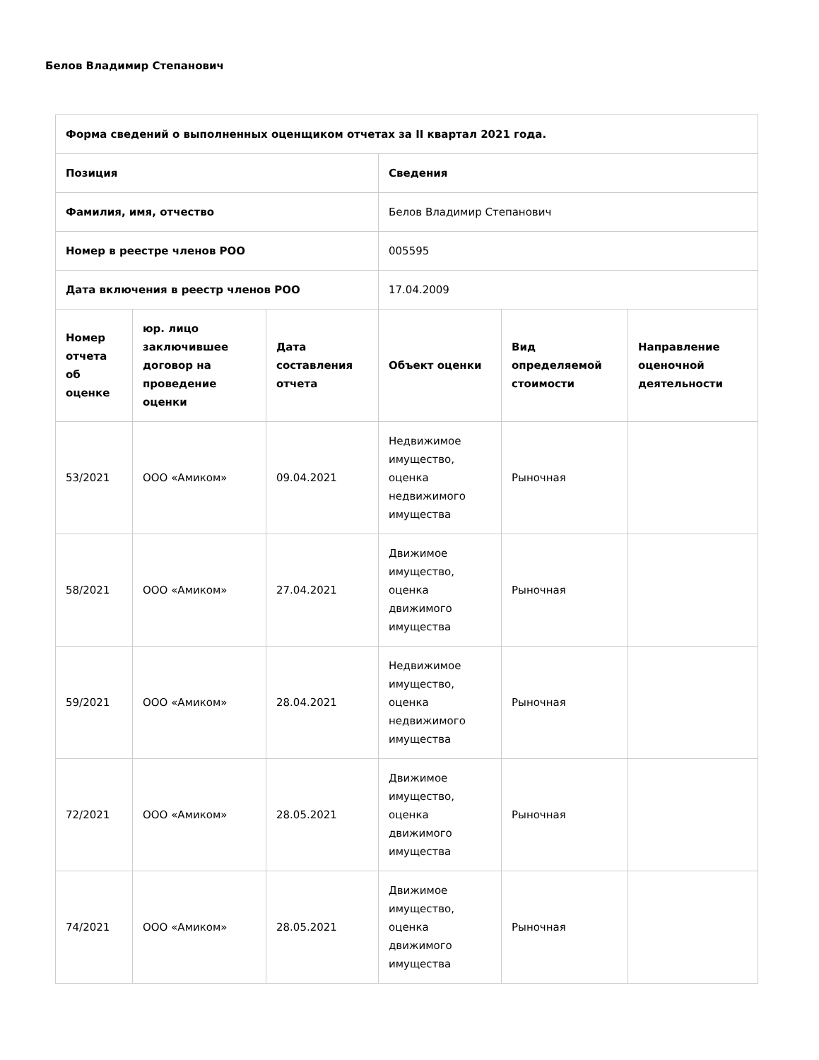Белов Владимир Степанович
| Форма сведений о выполненных оценщиком отчетах за II квартал 2021 года. | | | | | |
| --- | --- | --- | --- | --- | --- |
| Позиция | | | Сведения | | |
| Фамилия, имя, отчество | | | Белов Владимир Степанович | | |
| Номер в реестре членов РОО | | | 005595 | | |
| Дата включения в реестр членов РОО | | | 17.04.2009 | | |
| Номер отчета об оценке | юр. лицо заключившее договор на проведение оценки | Дата составления отчета | Объект оценки | Вид определяемой стоимости | Направление оценочной деятельности |
| 53/2021 | ООО «Амиком» | 09.04.2021 | Недвижимое имущество, оценка недвижимого имущества | Рыночная | |
| 58/2021 | ООО «Амиком» | 27.04.2021 | Движимое имущество, оценка движимого имущества | Рыночная | |
| 59/2021 | ООО «Амиком» | 28.04.2021 | Недвижимое имущество, оценка недвижимого имущества | Рыночная | |
| 72/2021 | ООО «Амиком» | 28.05.2021 | Движимое имущество, оценка движимого имущества | Рыночная | |
| 74/2021 | ООО «Амиком» | 28.05.2021 | Движимое имущество, оценка движимого имущества | Рыночная | |